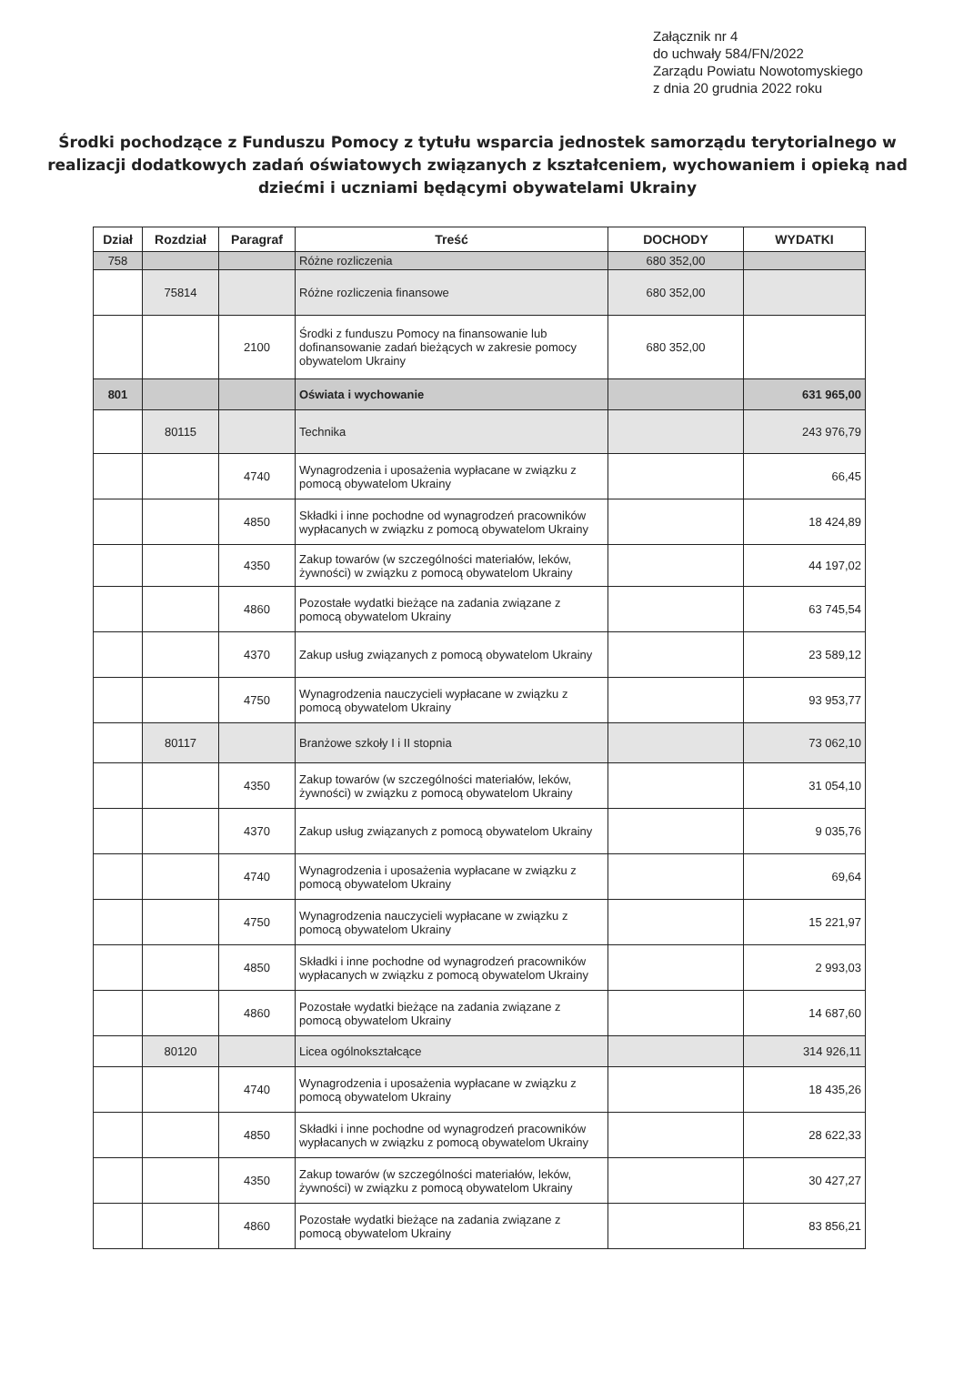Załącznik nr 4
do uchwały 584/FN/2022
Zarządu Powiatu Nowotomyskiego
z dnia 20 grudnia 2022 roku
Środki pochodzące z Funduszu Pomocy z tytułu wsparcia jednostek samorządu terytorialnego w realizacji dodatkowych zadań oświatowych związanych z kształceniem, wychowaniem i opieką nad dziećmi i uczniami będącymi obywatelami Ukrainy
| Dział | Rozdział | Paragraf | Treść | DOCHODY | WYDATKI |
| --- | --- | --- | --- | --- | --- |
| 758 | | | Różne rozliczenia | 680 352,00 | |
| | 75814 | | Różne rozliczenia finansowe | 680 352,00 | |
| | | 2100 | Środki z funduszu Pomocy na finansowanie lub dofinansowanie zadań bieżących w zakresie pomocy obywatelom Ukrainy | 680 352,00 | |
| 801 | | | Oświata i wychowanie | | 631 965,00 |
| | 80115 | | Technika | | 243 976,79 |
| | | 4740 | Wynagrodzenia i uposażenia wypłacane w związku z pomocą obywatelom Ukrainy | | 66,45 |
| | | 4850 | Składki i inne pochodne od wynagrodzeń pracowników wypłacanych w związku z pomocą obywatelom Ukrainy | | 18 424,89 |
| | | 4350 | Zakup towarów (w szczególności materiałów, leków, żywności) w związku z pomocą obywatelom Ukrainy | | 44 197,02 |
| | | 4860 | Pozostałe wydatki bieżące na zadania związane z pomocą obywatelom Ukrainy | | 63 745,54 |
| | | 4370 | Zakup usług związanych z pomocą obywatelom Ukrainy | | 23 589,12 |
| | | 4750 | Wynagrodzenia nauczycieli wypłacane w związku z pomocą obywatelom Ukrainy | | 93 953,77 |
| | 80117 | | Branżowe szkoły I i II stopnia | | 73 062,10 |
| | | 4350 | Zakup towarów (w szczególności materiałów, leków, żywności) w związku z pomocą obywatelom Ukrainy | | 31 054,10 |
| | | 4370 | Zakup usług związanych z pomocą obywatelom Ukrainy | | 9 035,76 |
| | | 4740 | Wynagrodzenia i uposażenia wypłacane w związku z pomocą obywatelom Ukrainy | | 69,64 |
| | | 4750 | Wynagrodzenia nauczycieli wypłacane w związku z pomocą obywatelom Ukrainy | | 15 221,97 |
| | | 4850 | Składki i inne pochodne od wynagrodzeń pracowników wypłacanych w związku z pomocą obywatelom Ukrainy | | 2 993,03 |
| | | 4860 | Pozostałe wydatki bieżące na zadania związane z pomocą obywatelom Ukrainy | | 14 687,60 |
| | 80120 | | Licea ogólnokształcące | | 314 926,11 |
| | | 4740 | Wynagrodzenia i uposażenia wypłacane w związku z pomocą obywatelom Ukrainy | | 18 435,26 |
| | | 4850 | Składki i inne pochodne od wynagrodzeń pracowników wypłacanych w związku z pomocą obywatelom Ukrainy | | 28 622,33 |
| | | 4350 | Zakup towarów (w szczególności materiałów, leków, żywności) w związku z pomocą obywatelom Ukrainy | | 30 427,27 |
| | | 4860 | Pozostałe wydatki bieżące na zadania związane z pomocą obywatelom Ukrainy | | 83 856,21 |